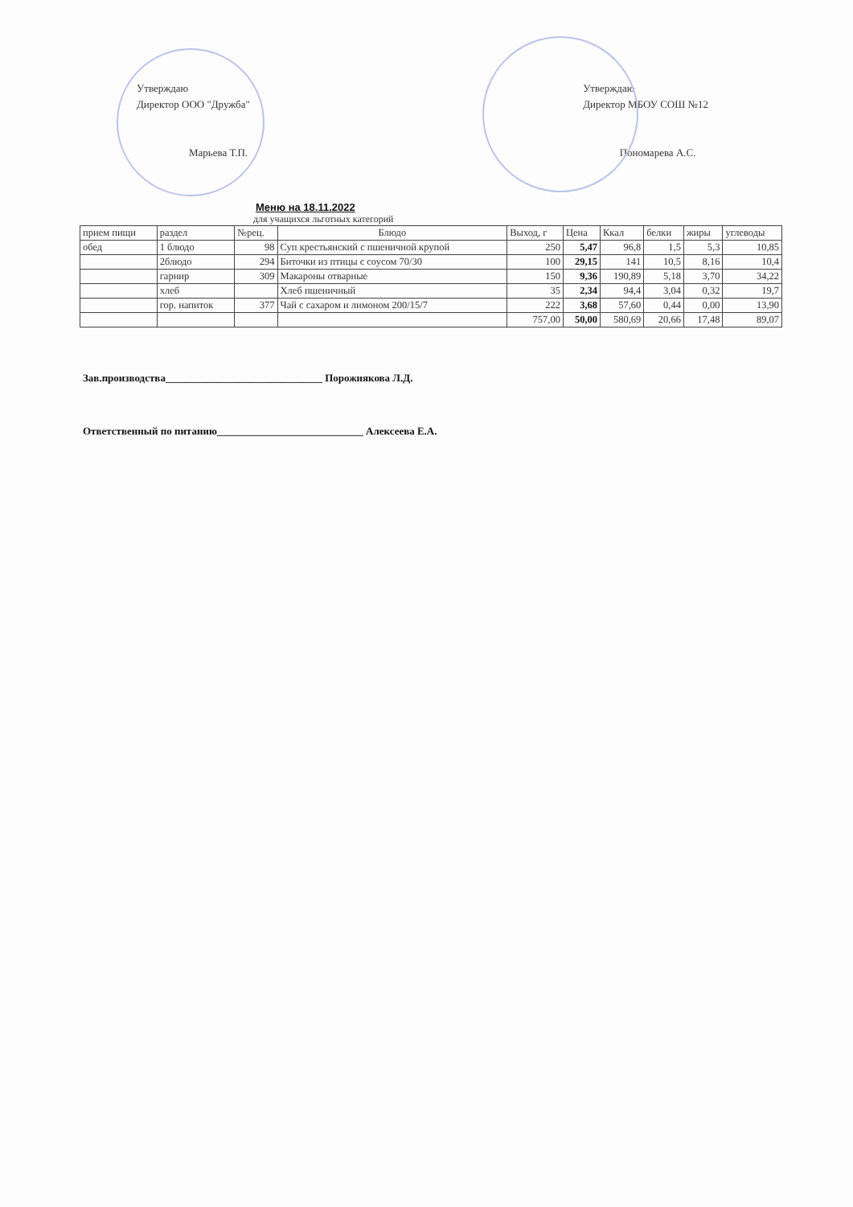Утверждаю
Директор ООО "Дружба"
Марьева Т.П.
Утверждаю
Директор МБОУ СОШ №12
Пономарева А.С.
Меню на 18.11.2022
для учащихся льготных категорий
| прием пищи | раздел | №рец. | Блюдо | Выход, г | Цена | Ккал | белки | жиры | углеводы |
| --- | --- | --- | --- | --- | --- | --- | --- | --- | --- |
| обед | 1 блюдо | 98 | Суп крестьянский с пшеничной крупой | 250 | 5,47 | 96,8 | 1,5 | 5,3 | 10,85 |
| | 2блюдо | 294 | Биточки из птицы с соусом 70/30 | 100 | 29,15 | 141 | 10,5 | 8,16 | 10,4 |
| | гарнир | 309 | Макароны отварные | 150 | 9,36 | 190,89 | 5,18 | 3,70 | 34,22 |
| | хлеб | | Хлеб пшеничный | 35 | 2,34 | 94,4 | 3,04 | 0,32 | 19,7 |
| | гор. напиток | 377 | Чай с сахаром и лимоном 200/15/7 | 222 | 3,68 | 57,60 | 0,44 | 0,00 | 13,90 |
| | | | | 757,00 | 50,00 | 580,69 | 20,66 | 17,48 | 89,07 |
Зав.производства______________________________ Порожнякова Л.Д.
Ответственный по питанию____________________________ Алексеева Е.А.